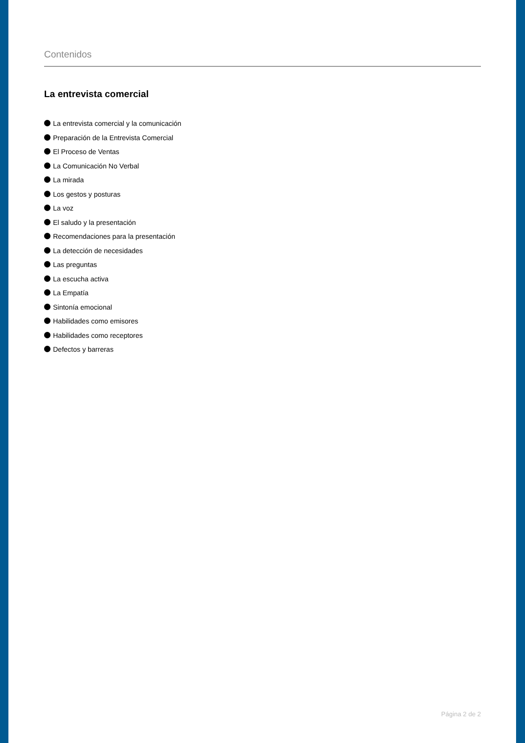Contenidos
La entrevista comercial
La entrevista comercial y la comunicación
Preparación de la Entrevista Comercial
El Proceso de Ventas
La Comunicación No Verbal
La mirada
Los gestos y posturas
La voz
El saludo y la presentación
Recomendaciones para la presentación
La detección de necesidades
Las preguntas
La escucha activa
La Empatía
Sintonía emocional
Habilidades como emisores
Habilidades como receptores
Defectos y barreras
Página 2 de 2